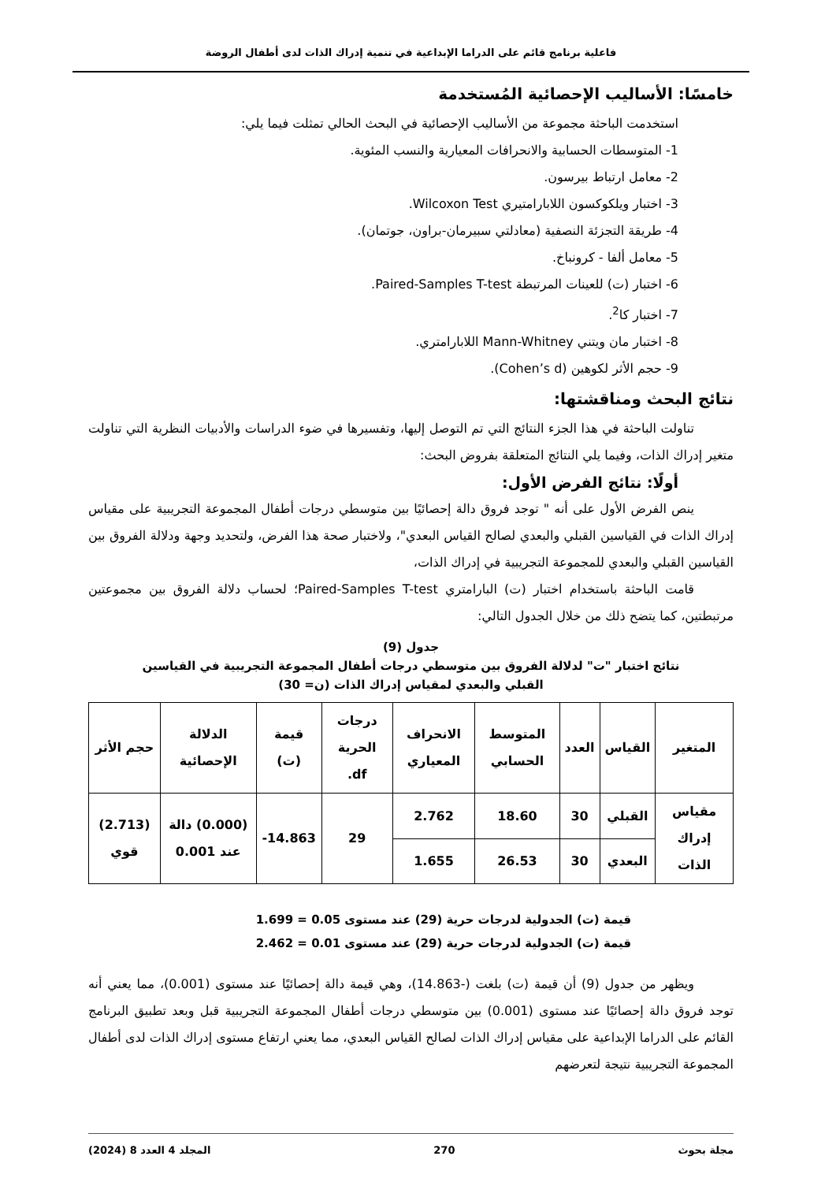فاعلية برنامج قائم على الدراما الإبداعية في تنمية إدراك الذات لدى أطفال الروضة
خامسًا: الأساليب الإحصائية المُستخدمة
استخدمت الباحثة مجموعة من الأساليب الإحصائية في البحث الحالي تمثلت فيما يلي:
1- المتوسطات الحسابية والانحرافات المعيارية والنسب المئوية.
2- معامل ارتباط بيرسون.
3- اختبار ويلكوكسون اللابارامتيري Wilcoxon Test.
4- طريقة التجزئة النصفية (معادلتي سبيرمان-براون، جوتمان).
5- معامل ألفا - كرونباخ.
6- اختبار (ت) للعينات المرتبطة Paired-Samples T-test.
7- اختبار كا<sup>2</sup>.
8- اختبار مان ويتني Mann-Whitney اللابارامتري.
9- حجم الأثر لكوهين (Cohen’s d).
نتائج البحث ومناقشتها:
تناولت الباحثة في هذا الجزء النتائج التي تم التوصل إليها، وتفسيرها في ضوء الدراسات والأدبيات النظرية التي تناولت متغير إدراك الذات، وفيما يلي النتائج المتعلقة بفروض البحث:
أولًا: نتائج الفرض الأول:
ينص الفرض الأول على أنه " توجد فروق دالة إحصائيًا بين متوسطي درجات أطفال المجموعة التجريبية على مقياس إدراك الذات في القياسين القبلي والبعدي لصالح القياس البعدي"، ولاختبار صحة هذا الفرض، ولتحديد وجهة ودلالة الفروق بين القياسين القبلي والبعدي للمجموعة التجريبية في إدراك الذات،
قامت الباحثة باستخدام اختبار (ت) البارامتري Paired-Samples T-test؛ لحساب دلالة الفروق بين مجموعتين مرتبطتين، كما يتضح ذلك من خلال الجدول التالي:
جدول (9)
نتائج اختبار "ت" لدلالة الفروق بين متوسطي درجات أطفال المجموعة التجريبية في القياسين
القبلي والبعدي لمقياس إدراك الذات (ن= 30)
| المتغير | القياس | العدد | المتوسط الحسابي | الانحراف المعياري | درجات الحرية df. | قيمة (ت) | الدلالة الإحصائية | حجم الأثر |
| --- | --- | --- | --- | --- | --- | --- | --- | --- |
| مقياس إدراك الذات | القبلي | 30 | 18.60 | 2.762 | 29 | 14.863- | (0.000) دالة عند 0.001 | (2.713) قوي |
| | البعدي | 30 | 26.53 | 1.655 | | | | |
قيمة (ت) الجدولية لدرجات حرية (29) عند مستوى 0.05 = 1.699
قيمة (ت) الجدولية لدرجات حرية (29) عند مستوى 0.01 = 2.462
ويظهر من جدول (9) أن قيمة (ت) بلغت (-14.863)، وهي قيمة دالة إحصائيًا عند مستوى (0.001)، مما يعني أنه توجد فروق دالة إحصائيًا عند مستوى (0.001) بين متوسطي درجات أطفال المجموعة التجريبية قبل وبعد تطبيق البرنامج القائم على الدراما الإبداعية على مقياس إدراك الذات لصالح القياس البعدي، مما يعني ارتفاع مستوى إدراك الذات لدى أطفال المجموعة التجريبية نتيجة لتعرضهم
مجلة بحوث 270 المجلد 4 العدد 8 (2024)